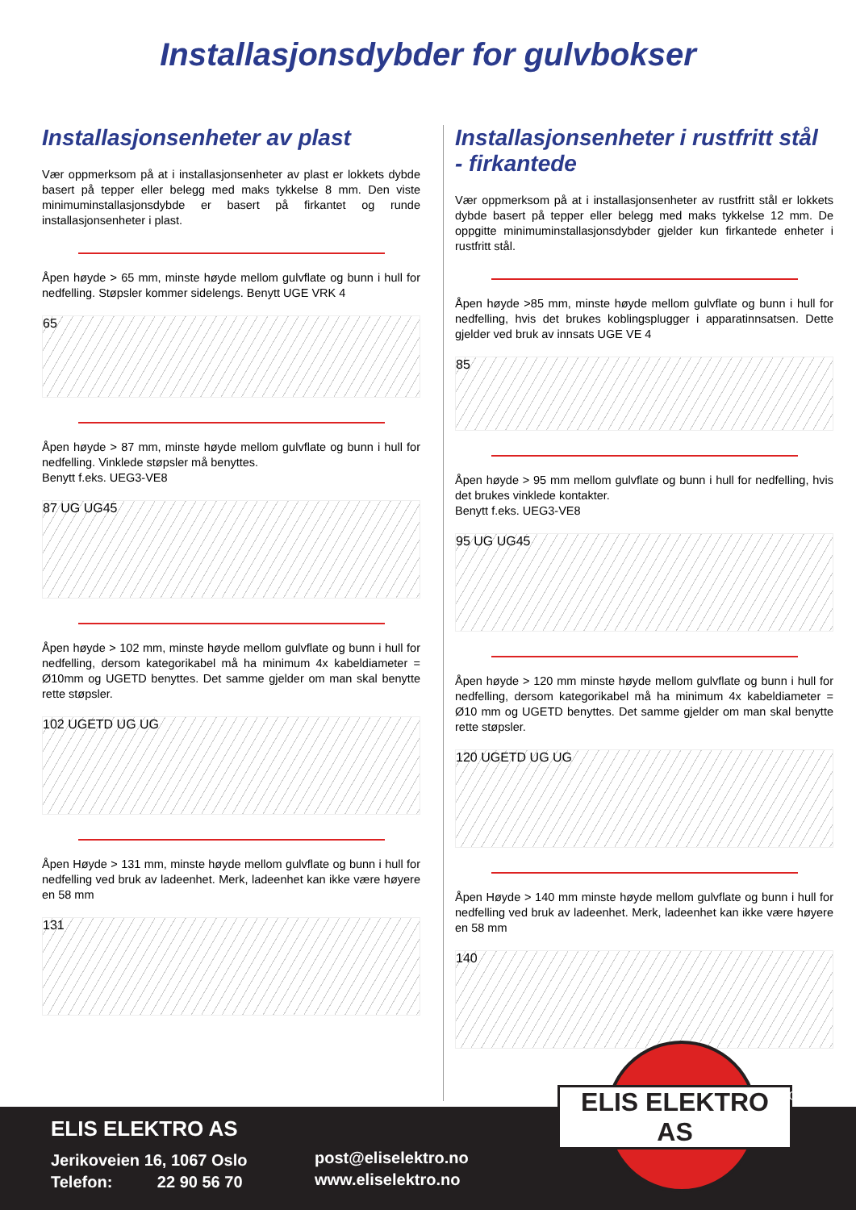Installasjonsdybder for gulvbokser
Installasjonsenheter av plast
Vær oppmerksom på at i installasjonsenheter av plast er lokkets dybde basert på tepper eller belegg med maks tykkelse 8 mm. Den viste minimuminstallasjonsdybde er basert på firkantet og runde installasjonsenheter i plast.
Åpen høyde > 65 mm, minste høyde mellom gulvflate og bunn i hull for nedfelling. Støpsler kommer sidelengs. Benytt UGE VRK 4
65
Åpen høyde > 87 mm, minste høyde mellom gulvflate og bunn i hull for nedfelling. Vinklede støpsler må benyttes.
Benytt f.eks. UEG3-VE8
87 UG UG45
Åpen høyde > 102 mm, minste høyde mellom gulvflate og bunn i hull for nedfelling, dersom kategorikabel må ha minimum 4x kabeldiameter = Ø10mm og UGETD benyttes. Det samme gjelder om man skal benytte rette støpsler.
102 UGETD UG UG
Åpen Høyde > 131 mm, minste høyde mellom gulvflate og bunn i hull for nedfelling ved bruk av ladeenhet. Merk, ladeenhet kan ikke være høyere en 58 mm
131
Installasjonsenheter i rustfritt stål
- firkantede
Vær oppmerksom på at i installasjonsenheter av rustfritt stål er lokkets dybde basert på tepper eller belegg med maks tykkelse 12 mm. De oppgitte minimuminstallasjonsdybder gjelder kun firkantede enheter i rustfritt stål.
Åpen høyde >85 mm, minste høyde mellom gulvflate og bunn i hull for nedfelling, hvis det brukes koblingsplugger i apparatinnsatsen. Dette gjelder ved bruk av innsats UGE VE 4
85
Åpen høyde > 95 mm mellom gulvflate og bunn i hull for nedfelling, hvis det brukes vinklede kontakter.
Benytt f.eks. UEG3-VE8
95 UG UG45
Åpen høyde > 120 mm minste høyde mellom gulvflate og bunn i hull for nedfelling, dersom kategorikabel må ha minimum 4x kabeldiameter = Ø10 mm og UGETD benyttes. Det samme gjelder om man skal benytte rette støpsler.
120 UGETD UG UG
Åpen Høyde > 140 mm minste høyde mellom gulvflate og bunn i hull for nedfelling ved bruk av ladeenhet. Merk, ladeenhet kan ikke være høyere en 58 mm
140
ELIS ELEKTRO AS
Jerikoveien 16, 1067 Oslo
Telefon: 22 90 56 70
post@eliselektro.no
www.eliselektro.no
ELIS ELEKTRO AS
3021